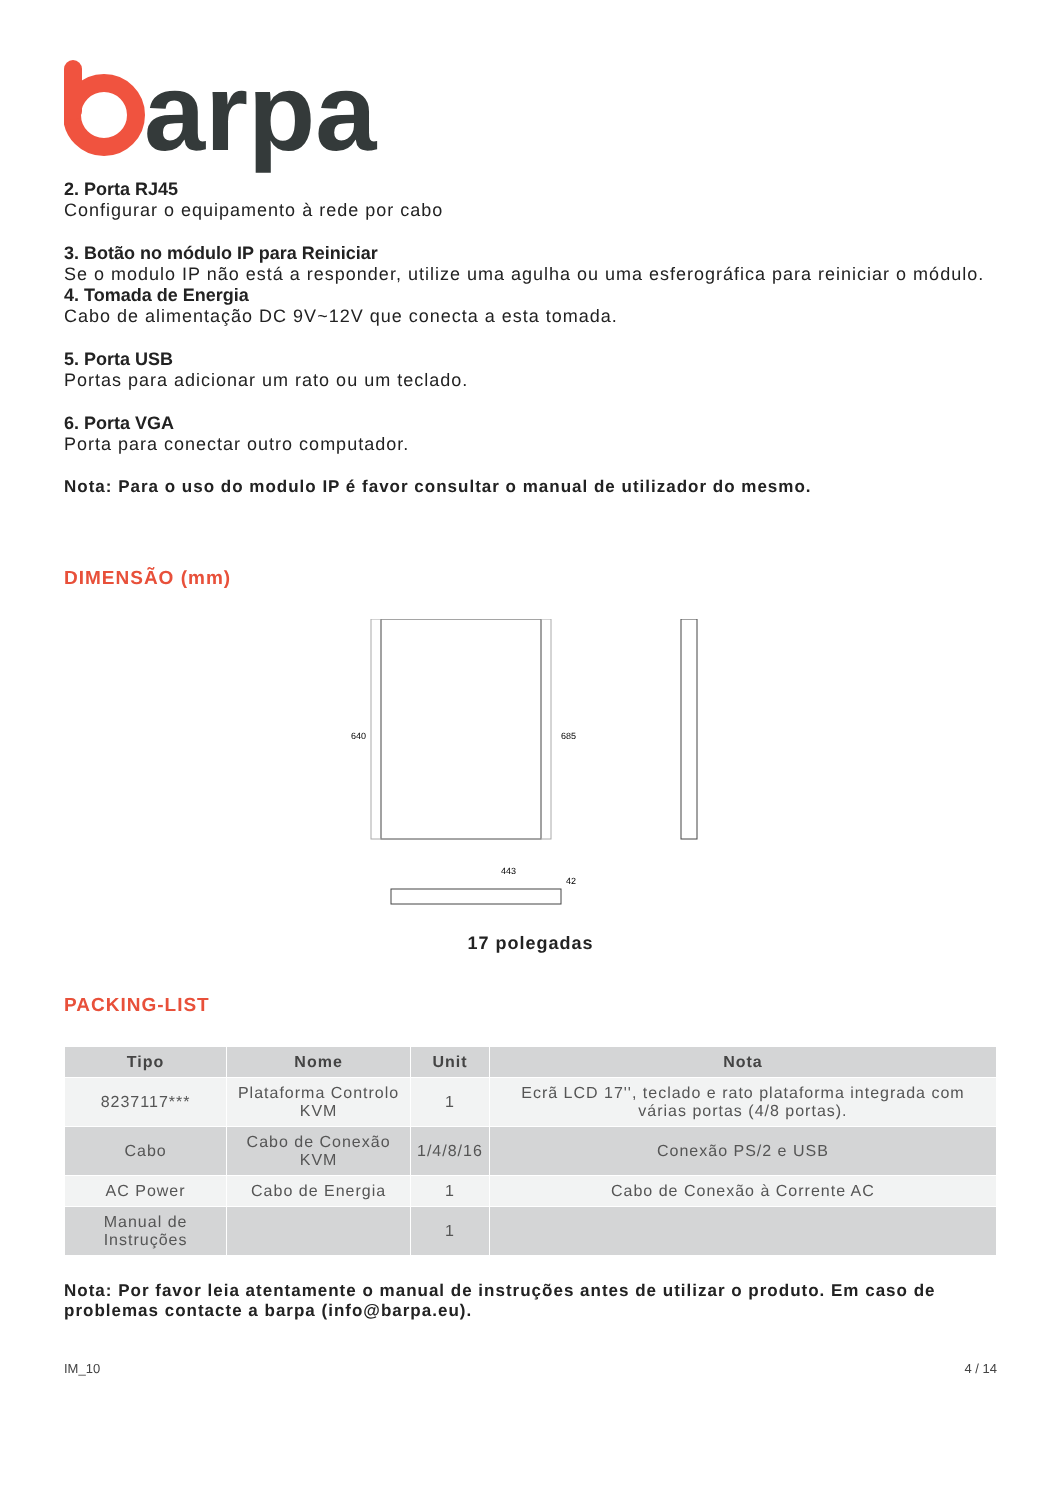arpa
2. Porta RJ45
Configurar o equipamento à rede por cabo
3. Botão no módulo IP para Reiniciar
Se o modulo IP não está a responder, utilize uma agulha ou uma esferográfica para reiniciar o módulo.
4. Tomada de Energia
Cabo de alimentação DC 9V~12V que conecta a esta tomada.
5. Porta USB
Portas para adicionar um rato ou um teclado.
6. Porta VGA
Porta para conectar outro computador.
Nota: Para o uso do modulo IP é favor consultar o manual de utilizador do mesmo.
DIMENSÃO (mm)
443
640
685
42
17 polegadas
PACKING-LIST
| Tipo | Nome | Unit | Nota |
| --- | --- | --- | --- |
| 8237117*** | Plataforma Controlo KVM | 1 | Ecrã LCD 17'', teclado e rato plataforma integrada com várias portas (4/8 portas). |
| Cabo | Cabo de Conexão KVM | 1/4/8/16 | Conexão PS/2 e USB |
| AC Power | Cabo de Energia | 1 | Cabo de Conexão à Corrente AC |
| Manual de Instruções | | 1 | |
Nota: Por favor leia atentamente o manual de instruções antes de utilizar o produto. Em caso de problemas contacte a barpa (info@barpa.eu).
IM_10 4 / 14